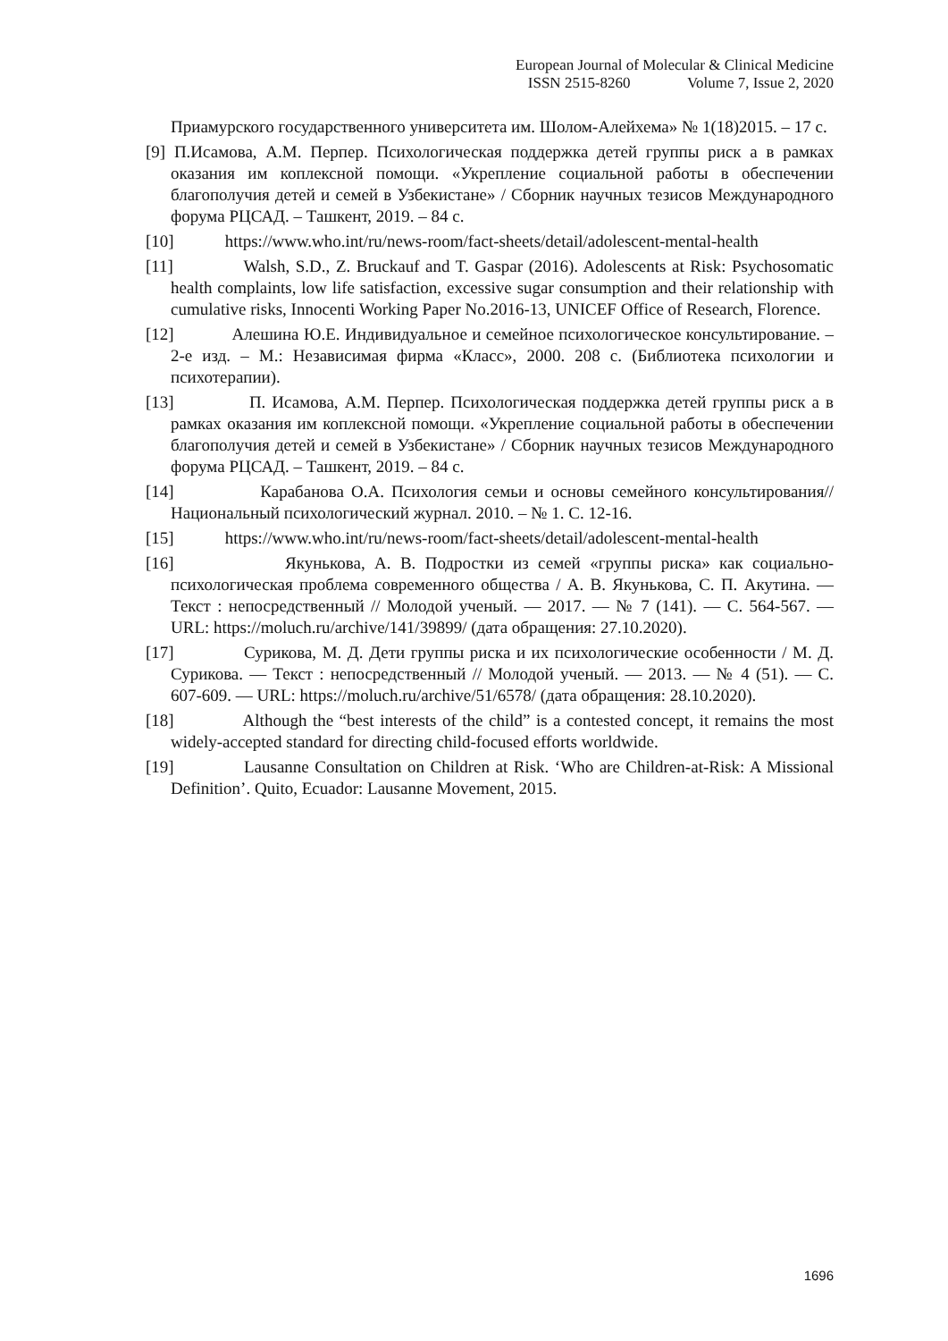European Journal of Molecular & Clinical Medicine
ISSN 2515-8260 Volume 7, Issue 2, 2020
Приамурского государственного университета им. Шолом-Алейхема» № 1(18)2015. – 17 с.
[9] П.Исамова, А.М. Перпер. Психологическая поддержка детей группы риск а в рамках оказания им коплексной помощи. «Укрепление социальной работы в обеспечении благополучия детей и семей в Узбекистане» / Сборник научных тезисов Международного форума РЦСАД. – Ташкент, 2019. – 84 с.
[10] https://www.who.int/ru/news-room/fact-sheets/detail/adolescent-mental-health
[11] Walsh, S.D., Z. Bruckauf and T. Gaspar (2016). Adolescents at Risk: Psychosomatic health complaints, low life satisfaction, excessive sugar consumption and their relationship with cumulative risks, Innocenti Working Paper No.2016-13, UNICEF Office of Research, Florence.
[12] Алешина Ю.Е. Индивидуальное и семейное психологическое консультирование. – 2-е изд. – М.: Независимая фирма «Класс», 2000. 208 с. (Библиотека психологии и психотерапии).
[13] П. Исамова, А.М. Перпер. Психологическая поддержка детей группы риск а в рамках оказания им коплексной помощи. «Укрепление социальной работы в обеспечении благополучия детей и семей в Узбекистане» / Сборник научных тезисов Международного форума РЦСАД. – Ташкент, 2019. – 84 с.
[14] Карабанова О.А. Психология семьи и основы семейного консультирования// Национальный психологический журнал. 2010. – № 1. С. 12-16.
[15] https://www.who.int/ru/news-room/fact-sheets/detail/adolescent-mental-health
[16] Якунькова, А. В. Подростки из семей «группы риска» как социально-психологическая проблема современного общества / А. В. Якунькова, С. П. Акутина. — Текст : непосредственный // Молодой ученый. — 2017. — № 7 (141). — С. 564-567. — URL: https://moluch.ru/archive/141/39899/ (дата обращения: 27.10.2020).
[17] Сурикова, М. Д. Дети группы риска и их психологические особенности / М. Д. Сурикова. — Текст : непосредственный // Молодой ученый. — 2013. — № 4 (51). — С. 607-609. — URL: https://moluch.ru/archive/51/6578/ (дата обращения: 28.10.2020).
[18] Although the “best interests of the child” is a contested concept, it remains the most widely-accepted standard for directing child-focused efforts worldwide.
[19] Lausanne Consultation on Children at Risk. ‘Who are Children-at-Risk: A Missional Definition’. Quito, Ecuador: Lausanne Movement, 2015.
1696